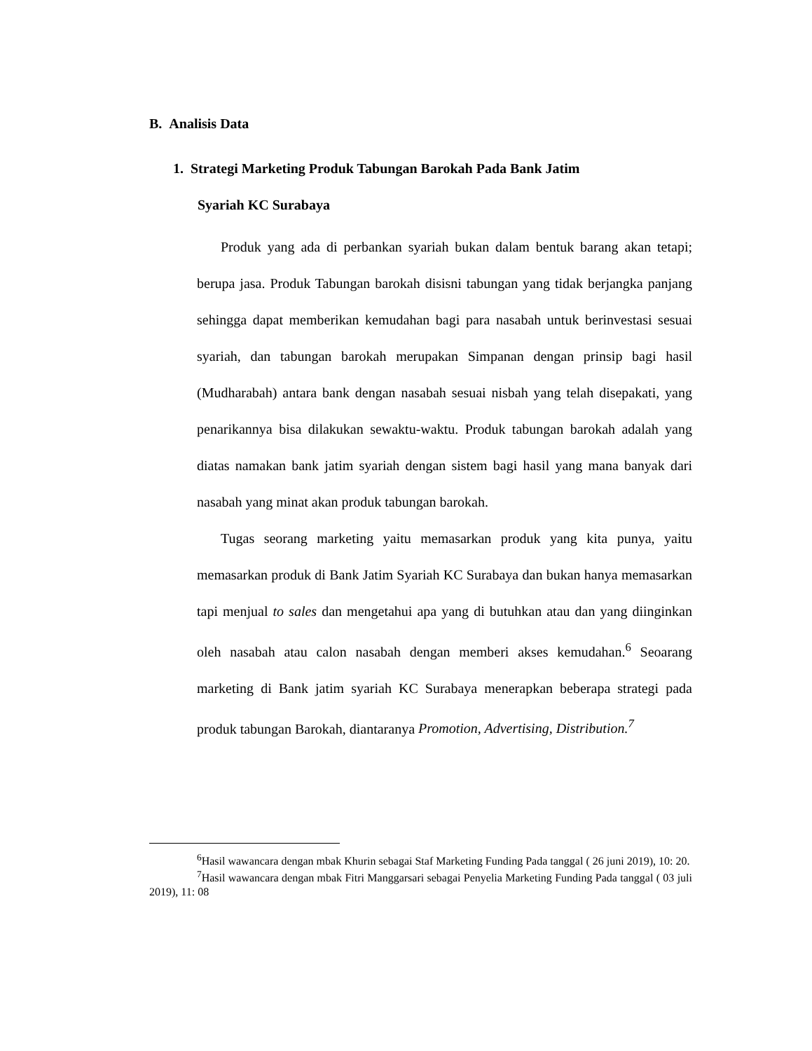B. Analisis Data
1. Strategi Marketing Produk Tabungan Barokah Pada Bank Jatim
Syariah KC Surabaya
Produk yang ada di perbankan syariah bukan dalam bentuk barang akan tetapi; berupa jasa. Produk Tabungan barokah disisni tabungan yang tidak berjangka panjang sehingga dapat memberikan kemudahan bagi para nasabah untuk berinvestasi sesuai syariah, dan tabungan barokah merupakan Simpanan dengan prinsip bagi hasil (Mudharabah) antara bank dengan nasabah sesuai nisbah yang telah disepakati, yang penarikannya bisa dilakukan sewaktu-waktu. Produk tabungan barokah adalah yang diatas namakan bank jatim syariah dengan sistem bagi hasil yang mana banyak dari nasabah yang minat akan produk tabungan barokah.
Tugas seorang marketing yaitu memasarkan produk yang kita punya, yaitu memasarkan produk di Bank Jatim Syariah KC Surabaya dan bukan hanya memasarkan tapi menjual to sales dan mengetahui apa yang di butuhkan atau dan yang diinginkan oleh nasabah atau calon nasabah dengan memberi akses kemudahan.<sup>6</sup> Seoarang marketing di Bank jatim syariah KC Surabaya menerapkan beberapa strategi pada produk tabungan Barokah, diantaranya Promotion, Advertising, Distribution.<sup>7</sup>
<sup>6</sup> Hasil wawancara dengan mbak Khurin sebagai Staf Marketing Funding Pada tanggal ( 26 juni 2019), 10: 20.
<sup>7</sup> Hasil wawancara dengan mbak Fitri Manggarsari sebagai Penyelia Marketing Funding Pada tanggal ( 03 juli 2019), 11: 08